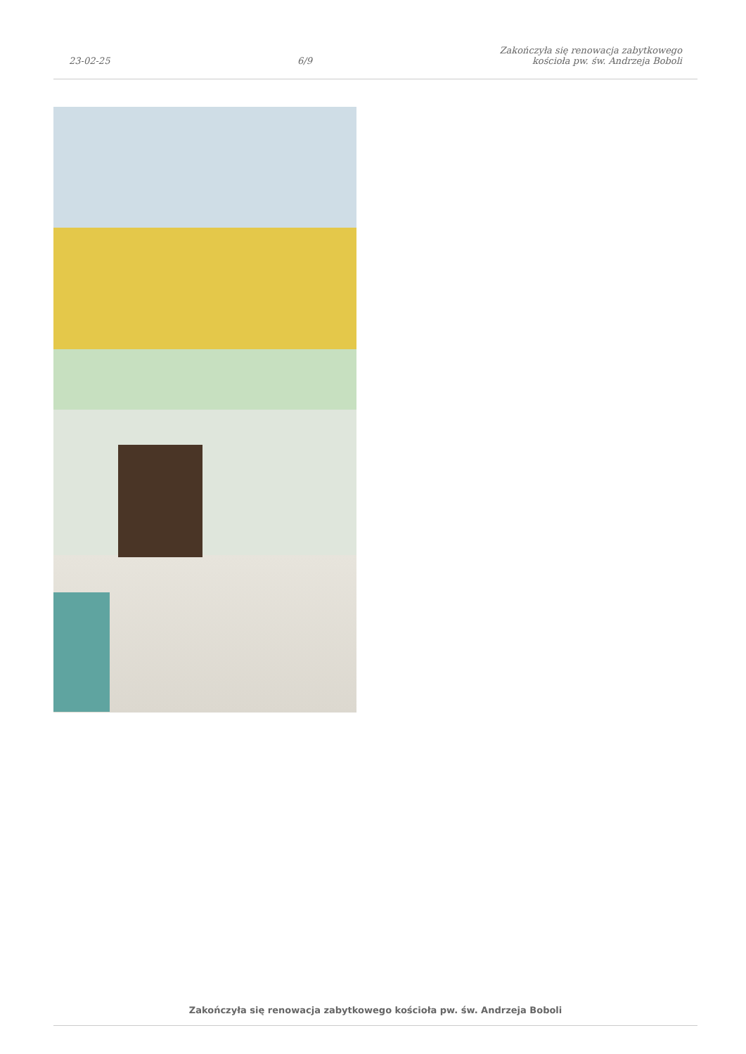23-02-25
6/9
Zakończyła się renowacja zabytkowego
kościoła pw. św. Andrzeja Boboli
Zakończyła się renowacja zabytkowego kościoła pw. św. Andrzeja Boboli